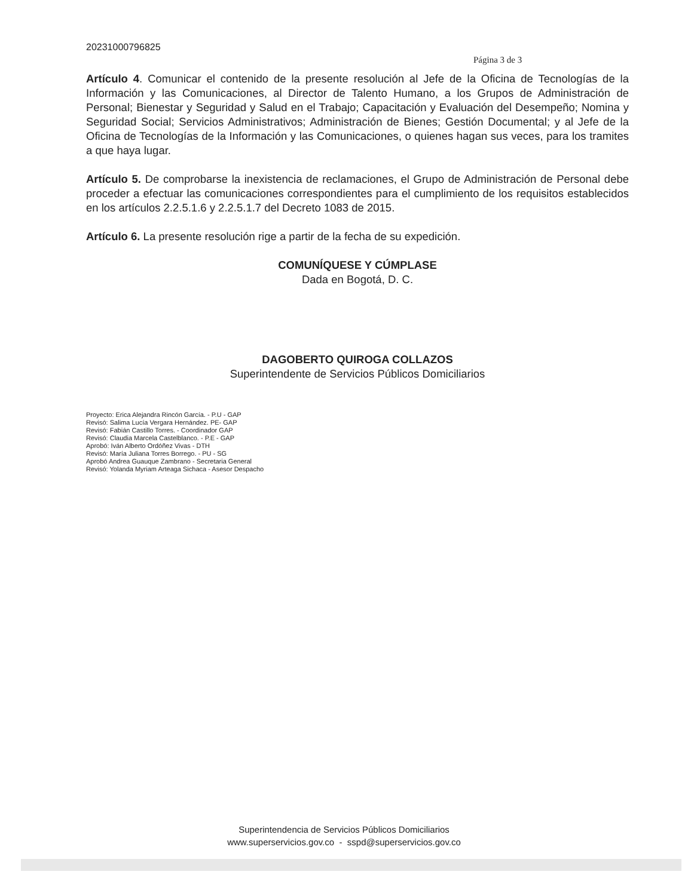20231000796825
Página 3 de 3
Artículo 4. Comunicar el contenido de la presente resolución al Jefe de la Oficina de Tecnologías de la Información y las Comunicaciones, al Director de Talento Humano, a los Grupos de Administración de Personal; Bienestar y Seguridad y Salud en el Trabajo; Capacitación y Evaluación del Desempeño; Nomina y Seguridad Social; Servicios Administrativos; Administración de Bienes; Gestión Documental; y al Jefe de la Oficina de Tecnologías de la Información y las Comunicaciones, o quienes hagan sus veces, para los tramites a que haya lugar.
Artículo 5. De comprobarse la inexistencia de reclamaciones, el Grupo de Administración de Personal debe proceder a efectuar las comunicaciones correspondientes para el cumplimiento de los requisitos establecidos en los artículos 2.2.5.1.6 y 2.2.5.1.7 del Decreto 1083 de 2015.
Artículo 6. La presente resolución rige a partir de la fecha de su expedición.
COMUNÍQUESE Y CÚMPLASE
Dada en Bogotá, D. C.
DAGOBERTO QUIROGA COLLAZOS
Superintendente de Servicios Públicos Domiciliarios
Proyecto: Erica Alejandra Rincón García. - P.U - GAP
Revisó: Salima Lucía Vergara Hernández. PE- GAP
Revisó: Fabián Castillo Torres. - Coordinador GAP
Revisó: Claudia Marcela Castelblanco. - P.E - GAP
Aprobó: Iván Alberto Ordóñez Vivas - DTH
Revisó: María Juliana Torres Borrego. - PU - SG
Aprobó Andrea Guauque Zambrano - Secretaria General
Revisó: Yolanda Myriam Arteaga Sichaca - Asesor Despacho
Superintendencia de Servicios Públicos Domiciliarios
www.superservicios.gov.co - sspd@superservicios.gov.co